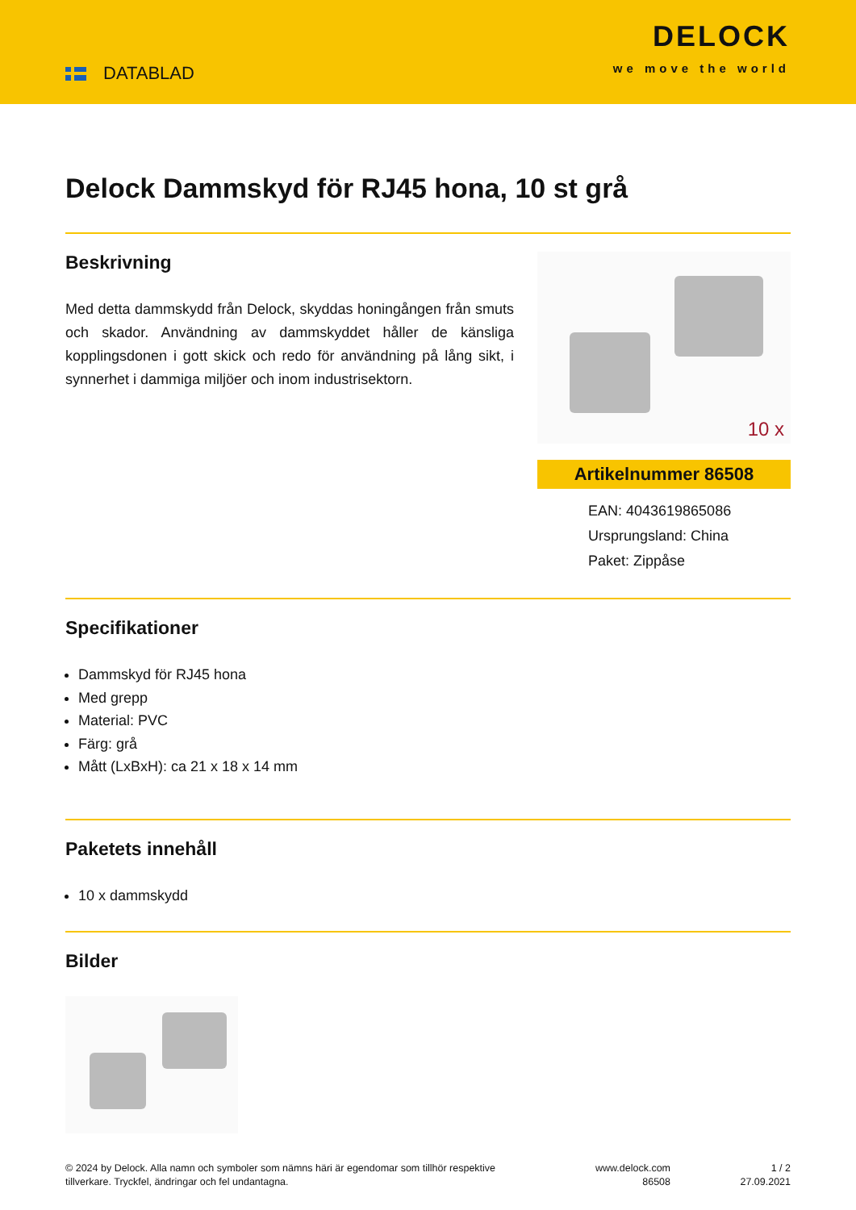DATABLAD
DELOCK
we move the world
Delock Dammskyd för RJ45 hona, 10 st grå
Beskrivning
Med detta dammskydd från Delock, skyddas honingången från smuts och skador. Användning av dammskyddet håller de känsliga kopplingsdonen i gott skick och redo för användning på lång sikt, i synnerhet i dammiga miljöer och inom industrisektorn.
10 x
Artikelnummer 86508
EAN: 4043619865086
Ursprungsland: China
Paket: Zippåse
Specifikationer
Dammskyd för RJ45 hona
Med grepp
Material: PVC
Färg: grå
Mått (LxBxH): ca 21 x 18 x 14 mm
Paketets innehåll
10 x dammskydd
Bilder
© 2024 by Delock. Alla namn och symboler som nämns häri är egendomar som tillhör respektive tillverkare. Tryckfel, ändringar och fel undantagna.
www.delock.com
86508
1 / 2
27.09.2021